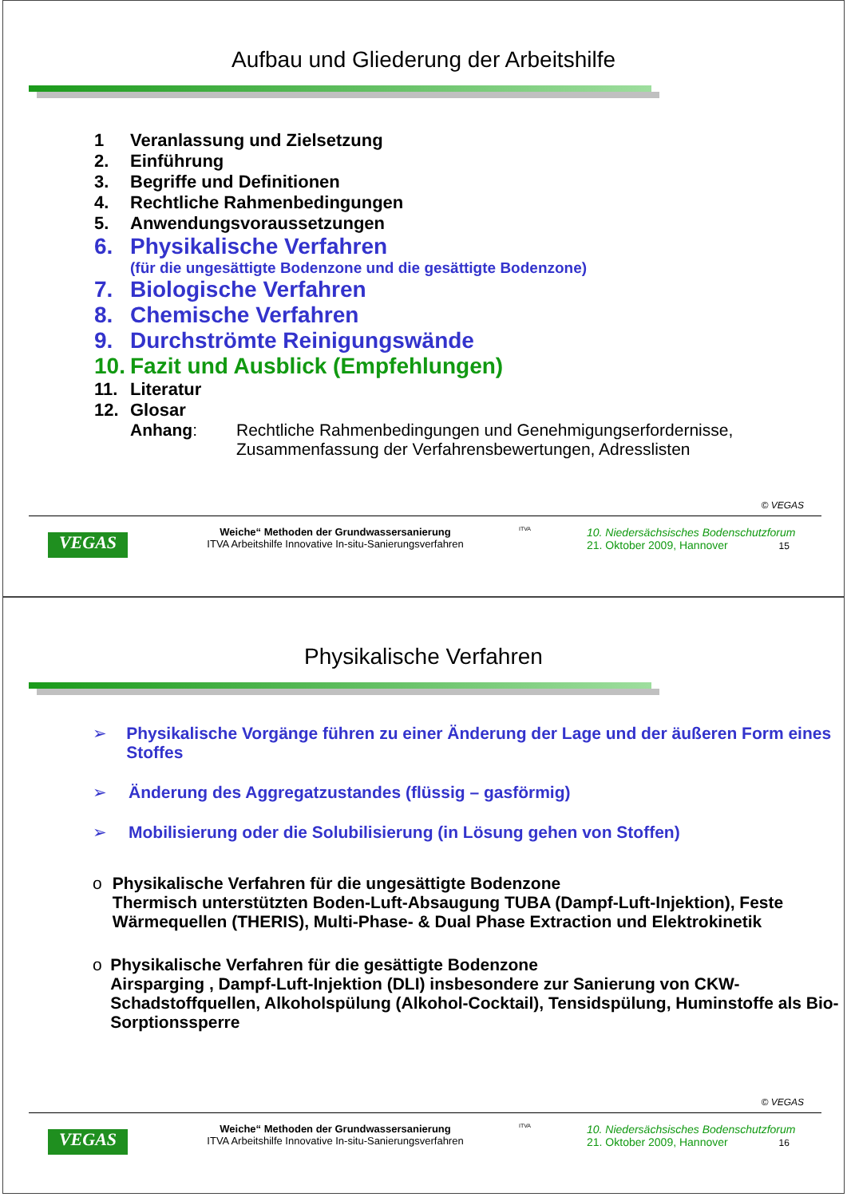Aufbau und Gliederung der Arbeitshilfe
1 Veranlassung und Zielsetzung
2. Einführung
3. Begriffe und Definitionen
4. Rechtliche Rahmenbedingungen
5. Anwendungsvoraussetzungen
6. Physikalische Verfahren
(für die ungesättigte Bodenzone und die gesättigte Bodenzone)
7. Biologische Verfahren
8. Chemische Verfahren
9. Durchströmte Reinigungswände
10. Fazit und Ausblick (Empfehlungen)
11. Literatur
12. Glosar
Anhang: Rechtliche Rahmenbedingungen und Genehmigungserfordernisse,
Zusammenfassung der Verfahrensbewertungen, Adresslisten
© VEGAS
VEGAS
Weiche“ Methoden der Grundwassersanierung
ITVA Arbeitshilfe Innovative In-situ-Sanierungsverfahren
ITVA
10. Niedersächsisches Bodenschutzforum
21. Oktober 2009, Hannover 15
Physikalische Verfahren
➢ Physikalische Vorgänge führen zu einer Änderung der Lage und der äußeren Form eines Stoffes
➢ Änderung des Aggregatzustandes (flüssig – gasförmig)
➢ Mobilisierung oder die Solubilisierung (in Lösung gehen von Stoffen)
o Physikalische Verfahren für die ungesättigte Bodenzone
Thermisch unterstützten Boden-Luft-Absaugung TUBA (Dampf-Luft-Injektion), Feste Wärmequellen (THERIS), Multi-Phase- & Dual Phase Extraction und Elektrokinetik
o Physikalische Verfahren für die gesättigte Bodenzone
Airsparging , Dampf-Luft-Injektion (DLI) insbesondere zur Sanierung von CKW-Schadstoffquellen, Alkoholspülung (Alkohol-Cocktail), Tensidspülung, Huminstoffe als Bio-Sorptionssperre
© VEGAS
VEGAS
Weiche“ Methoden der Grundwassersanierung
ITVA Arbeitshilfe Innovative In-situ-Sanierungsverfahren
ITVA
10. Niedersächsisches Bodenschutzforum
21. Oktober 2009, Hannover 16